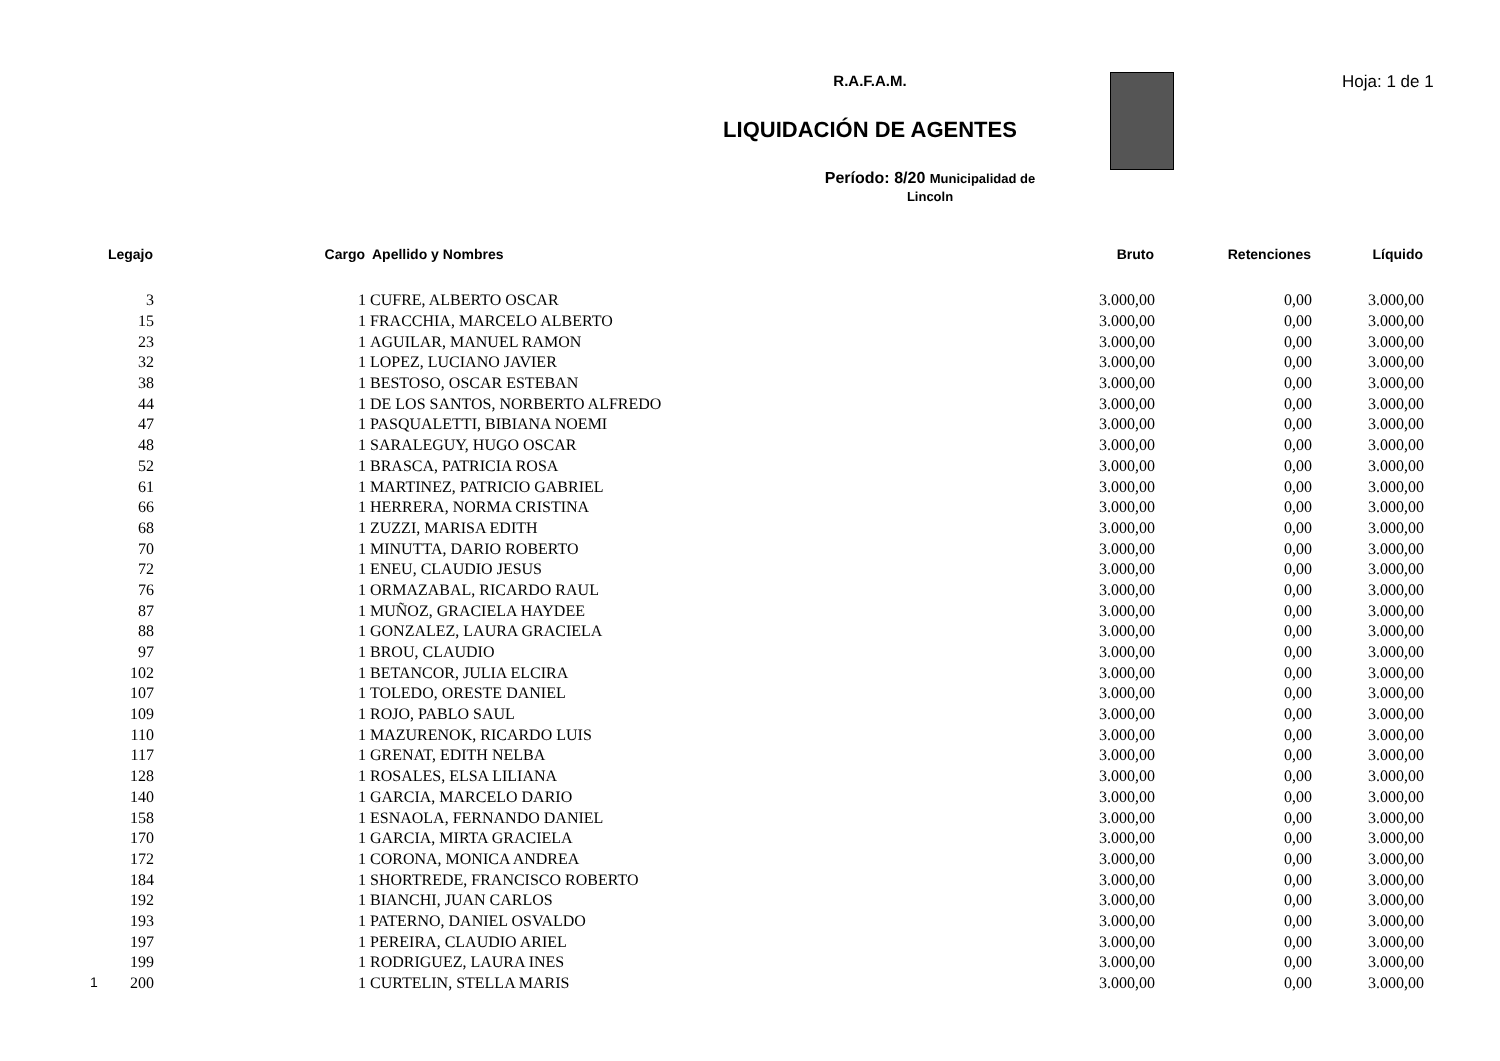R.A.F.A.M.
LIQUIDACIÓN DE AGENTES
Período: 8/20 Municipalidad de
Lincoln
Hoja: 1 de 1
| Legajo | Cargo | Apellido y Nombres | Bruto | Retenciones | Líquido |
| --- | --- | --- | --- | --- | --- |
| 3 | 1 | CUFRE, ALBERTO OSCAR | 3.000,00 | 0,00 | 3.000,00 |
| 15 | 1 | FRACCHIA, MARCELO ALBERTO | 3.000,00 | 0,00 | 3.000,00 |
| 23 | 1 | AGUILAR, MANUEL RAMON | 3.000,00 | 0,00 | 3.000,00 |
| 32 | 1 | LOPEZ, LUCIANO JAVIER | 3.000,00 | 0,00 | 3.000,00 |
| 38 | 1 | BESTOSO, OSCAR ESTEBAN | 3.000,00 | 0,00 | 3.000,00 |
| 44 | 1 | DE LOS SANTOS, NORBERTO ALFREDO | 3.000,00 | 0,00 | 3.000,00 |
| 47 | 1 | PASQUALETTI, BIBIANA NOEMI | 3.000,00 | 0,00 | 3.000,00 |
| 48 | 1 | SARALEGUY, HUGO OSCAR | 3.000,00 | 0,00 | 3.000,00 |
| 52 | 1 | BRASCA, PATRICIA ROSA | 3.000,00 | 0,00 | 3.000,00 |
| 61 | 1 | MARTINEZ, PATRICIO GABRIEL | 3.000,00 | 0,00 | 3.000,00 |
| 66 | 1 | HERRERA, NORMA CRISTINA | 3.000,00 | 0,00 | 3.000,00 |
| 68 | 1 | ZUZZI, MARISA EDITH | 3.000,00 | 0,00 | 3.000,00 |
| 70 | 1 | MINUTTA, DARIO ROBERTO | 3.000,00 | 0,00 | 3.000,00 |
| 72 | 1 | ENEU, CLAUDIO JESUS | 3.000,00 | 0,00 | 3.000,00 |
| 76 | 1 | ORMAZABAL, RICARDO RAUL | 3.000,00 | 0,00 | 3.000,00 |
| 87 | 1 | MUÑOZ, GRACIELA HAYDEE | 3.000,00 | 0,00 | 3.000,00 |
| 88 | 1 | GONZALEZ, LAURA GRACIELA | 3.000,00 | 0,00 | 3.000,00 |
| 97 | 1 | BROU, CLAUDIO | 3.000,00 | 0,00 | 3.000,00 |
| 102 | 1 | BETANCOR, JULIA ELCIRA | 3.000,00 | 0,00 | 3.000,00 |
| 107 | 1 | TOLEDO, ORESTE DANIEL | 3.000,00 | 0,00 | 3.000,00 |
| 109 | 1 | ROJO, PABLO SAUL | 3.000,00 | 0,00 | 3.000,00 |
| 110 | 1 | MAZURENOK, RICARDO LUIS | 3.000,00 | 0,00 | 3.000,00 |
| 117 | 1 | GRENAT, EDITH NELBA | 3.000,00 | 0,00 | 3.000,00 |
| 128 | 1 | ROSALES, ELSA LILIANA | 3.000,00 | 0,00 | 3.000,00 |
| 140 | 1 | GARCIA, MARCELO DARIO | 3.000,00 | 0,00 | 3.000,00 |
| 158 | 1 | ESNAOLA, FERNANDO DANIEL | 3.000,00 | 0,00 | 3.000,00 |
| 170 | 1 | GARCIA, MIRTA GRACIELA | 3.000,00 | 0,00 | 3.000,00 |
| 172 | 1 | CORONA, MONICA ANDREA | 3.000,00 | 0,00 | 3.000,00 |
| 184 | 1 | SHORTREDE, FRANCISCO ROBERTO | 3.000,00 | 0,00 | 3.000,00 |
| 192 | 1 | BIANCHI, JUAN CARLOS | 3.000,00 | 0,00 | 3.000,00 |
| 193 | 1 | PATERNO, DANIEL OSVALDO | 3.000,00 | 0,00 | 3.000,00 |
| 197 | 1 | PEREIRA, CLAUDIO ARIEL | 3.000,00 | 0,00 | 3.000,00 |
| 199 | 1 | RODRIGUEZ, LAURA INES | 3.000,00 | 0,00 | 3.000,00 |
| 1 200 | 1 | CURTELIN, STELLA MARIS | 3.000,00 | 0,00 | 3.000,00 |